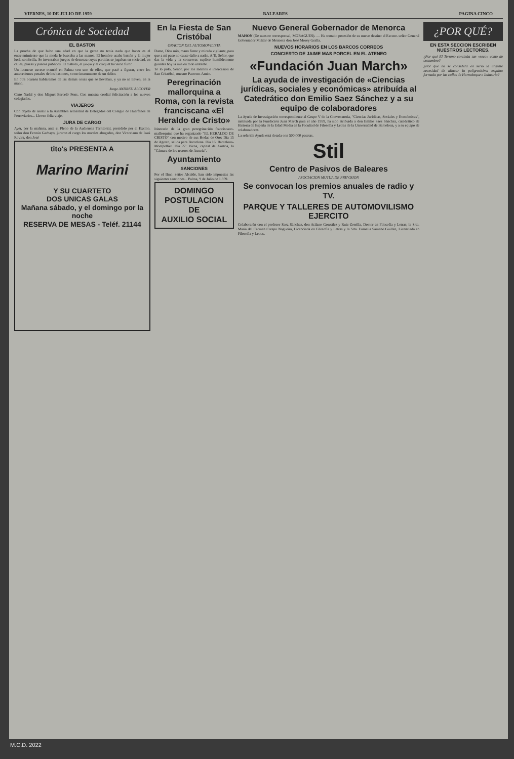VIERNES, 10 DE JULIO DE 1959 BALEARES PAGINA CINCO
Crónica de Sociedad
EL BASTON
La prueba de que hubo una edad en que la gente no tenía nada que hacer es el entretenimiento que la moda le buscaba a las manos. El hombre usaba bastón y la mujer lucía sombrilla. Se inventaban juegos de destreza cuyas partidas se jugaban en sociedad, en calles, plazas y paseos públicos. El diábolo, el yo-yo y el croquet hicieron furor.
Un luctuoso suceso ocurrió en Palma con uno de ellos, que pasó a figurar, entre los antecedentes penales de los bastones, como instrumento de un delito.
En otra ocasión hablaremos de las demás cosas que se llevaban, y ya no se lleven, en la mano.
Jorge ANDREU ALCOVER
Cano Nadal y don Miguel Barceló Pons. Con nuestra cordial felicitación a los nuevos colegiados.
VIAJEROS
Con objeto de asistir a la Asamblea semestral de Delegados del Colegio de Huérfanos de Ferroviarios... Lleven feliz viaje.
JURA DE CARGO
Ayer, por la mañana, ante el Pleno de la Audiencia Territorial, presidido por el Excmo. señor don Fermín Garbayo, juraron el cargo los noveles abogados, don Victoriano de Isasi Rovira, don José
tito's PRESENTA A
Marino Marini
Y SU CUARTETO
DOS UNICAS GALAS
Mañana sábado, y el domingo por la noche
RESERVA DE MESAS - Teléf. 21144
En la Fiesta de San Cristóbal
ORACION DEL AUTOMOVILISTA
Dame, Dios mío, mano firme y mirada vigilante, para que a mi paso no cause daño a nadie. A Ti, Señor, que das la vida y la conservas suplico humildemente guardes hoy la mía en todo instante.
Te lo pido, Señor, por los méritos e intercesión de San Cristóbal, nuestro Patrono. Amén.
Peregrinación mallorquina a Roma, con la revista franciscana «El Heraldo de Cristo»
Itinerario de la gran peregrinación franciscano-mallorquina que ha organizado "EL HERALDO DE CRISTO" con motivo de sus Bodas de Oro: Día 15 de Agosto, salida para Barcelona. Día 16: Barcelona-Montpellier. Día 27: Viena, capital de Austria, la "Cámara de los tesoros de Austria".
Ayuntamiento
SANCIONES
Por el Ilmo. señor Alcalde, han sido impuestas las siguientes sanciones... Palma, 9 de Julio de 1.959.
DOMINGO
POSTULACION DE
AUXILIO SOCIAL
Nuevo General Gobernador de Menorca
MAHON (De nuestro corresponsal, MORAGUES). — Ha tomado posesión de su nuevo destino el Excmo. señor General Gobernador Militar de Menorca don José Morey Gralla.
NUEVOS HORARIOS EN LOS BARCOS CORREOS
CONCIERTO DE JAIME MAS PORCEL EN EL ATENEO
«Fundación Juan March»
La ayuda de investigación de «Ciencias jurídicas, sociales y económicas» atribuída al Catedrático don Emilio Saez Sánchez y a su equipo de colaboradores
La Ayuda de Investigación correspondiente al Grupo V de la Convocatoria, "Ciencias Jurídicas, Sociales y Económicas", instituída por la Fundación Juan March para el año 1959, ha sido atribuida a don Emilio Saez Sánchez, catedrático de Historia de España de la Edad Media en la Facultad de Filosofía y Letras de la Universidad de Barcelona, y a su equipo de colaboradores.
La referida Ayuda está dotada con 500.000 pesetas.
Stil
Centro de Pasivos de Baleares
ASOCIACION MUTUA DE PREVISION
Se convocan los premios anuales de radio y TV.
PARQUE Y TALLERES DE AUTOMOVILISMO EJERCITO
Colaborarán con el profesor Saez Sánchez, don Atilano González y Ruiz-Zorrilla, Doctor en Filosofía y Letras; la Srta. María del Carmen Crespo Nogueira, Licenciada en Filosofía y Letras y la Srta. Eumelia Samano Guillén, Licenciada en Filosofía y Letras.
¿POR QUÉ?
EN ESTA SECCION ESCRIBEN NUESTROS LECTORES.
¿Por qué El Terreno continúa tan «seco» como de costumbre?
¿Por qué no se considera en serio la urgente necesidad de alinear la peligrosísima esquina formada por las calles de Hornabeque e Industria?
M.C.D. 2022